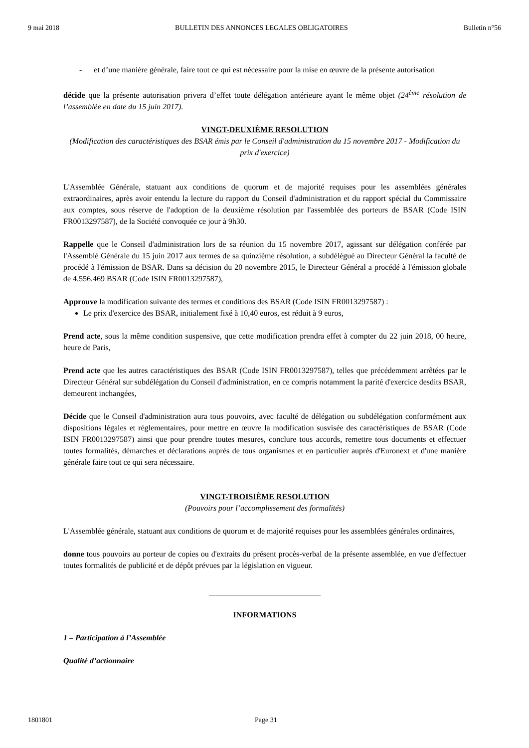9 mai 2018 BULLETIN DES ANNONCES LEGALES OBLIGATOIRES Bulletin n°56
- et d’une manière générale, faire tout ce qui est nécessaire pour la mise en œuvre de la présente autorisation
décide que la présente autorisation privera d’effet toute délégation antérieure ayant le même objet (24<sup>ème</sup> résolution de l’assemblée en date du 15 juin 2017).
VINGT-DEUXIÈME RESOLUTION
(Modification des caractéristiques des BSAR émis par le Conseil d'administration du 15 novembre 2017 - Modification du prix d'exercice)
L'Assemblée Générale, statuant aux conditions de quorum et de majorité requises pour les assemblées générales extraordinaires, après avoir entendu la lecture du rapport du Conseil d'administration et du rapport spécial du Commissaire aux comptes, sous réserve de l'adoption de la deuxième résolution par l'assemblée des porteurs de BSAR (Code ISIN FR0013297587), de la Société convoquée ce jour à 9h30.
Rappelle que le Conseil d'administration lors de sa réunion du 15 novembre 2017, agissant sur délégation conférée par l'Assemblé Générale du 15 juin 2017 aux termes de sa quinzième résolution, a subdélégué au Directeur Général la faculté de procédé à l'émission de BSAR. Dans sa décision du 20 novembre 2015, le Directeur Général a procédé à l'émission globale de 4.556.469 BSAR (Code ISIN FR0013297587),
Approuve la modification suivante des termes et conditions des BSAR (Code ISIN FR0013297587) :
Le prix d'exercice des BSAR, initialement fixé à 10,40 euros, est réduit à 9 euros,
Prend acte, sous la même condition suspensive, que cette modification prendra effet à compter du 22 juin 2018, 00 heure, heure de Paris,
Prend acte que les autres caractéristiques des BSAR (Code ISIN FR0013297587), telles que précédemment arrêtées par le Directeur Général sur subdélégation du Conseil d'administration, en ce compris notamment la parité d'exercice desdits BSAR, demeurent inchangées,
Décide que le Conseil d'administration aura tous pouvoirs, avec faculté de délégation ou subdélégation conformément aux dispositions légales et réglementaires, pour mettre en œuvre la modification susvisée des caractéristiques de BSAR (Code ISIN FR0013297587) ainsi que pour prendre toutes mesures, conclure tous accords, remettre tous documents et effectuer toutes formalités, démarches et déclarations auprès de tous organismes et en particulier auprès d'Euronext et d'une manière générale faire tout ce qui sera nécessaire.
VINGT-TROISIÈME RESOLUTION
(Pouvoirs pour l’accomplissement des formalités)
L'Assemblée générale, statuant aux conditions de quorum et de majorité requises pour les assemblées générales ordinaires,
donne tous pouvoirs au porteur de copies ou d'extraits du présent procès-verbal de la présente assemblée, en vue d'effectuer toutes formalités de publicité et de dépôt prévues par la législation en vigueur.
____________________________
INFORMATIONS
1 – Participation à l’Assemblée
Qualité d’actionnaire
1801801 Page 31